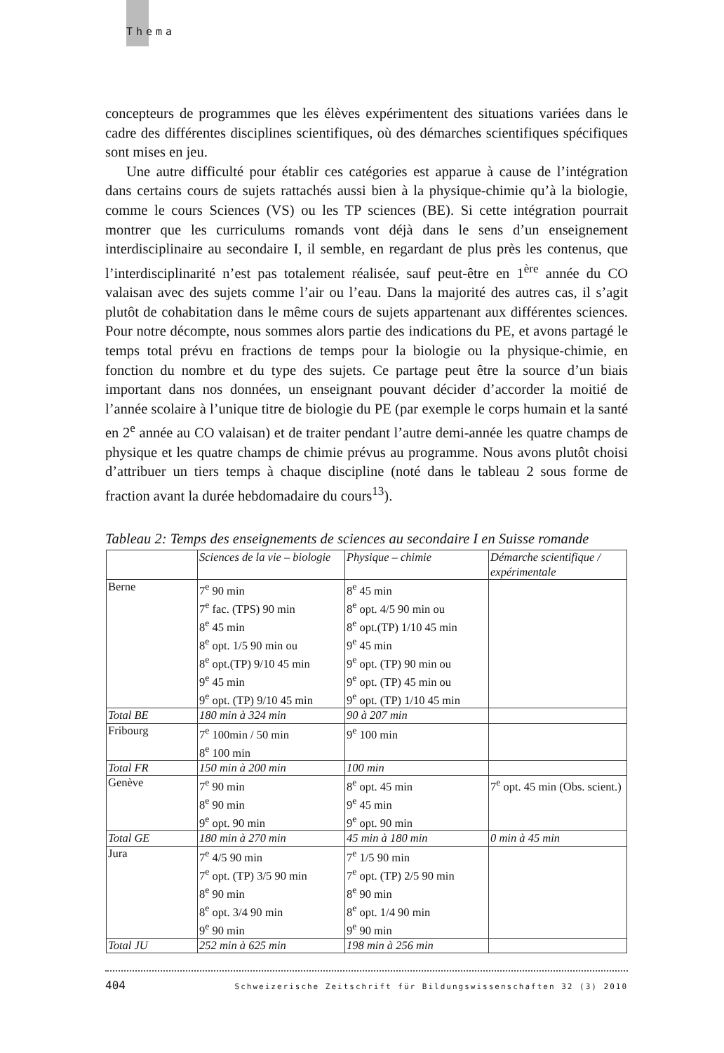Thema
concepteurs de programmes que les élèves expérimentent des situations variées dans le cadre des différentes disciplines scientifiques, où des démarches scientifiques spécifiques sont mises en jeu.
Une autre difficulté pour établir ces catégories est apparue à cause de l’intégration dans certains cours de sujets rattachés aussi bien à la physique-chimie qu’à la biologie, comme le cours Sciences (VS) ou les TP sciences (BE). Si cette intégration pourrait montrer que les curriculums romands vont déjà dans le sens d’un enseignement interdisciplinaire au secondaire I, il semble, en regardant de plus près les contenus, que l’interdisciplinarité n’est pas totalement réalisée, sauf peut-être en 1<sup>ère</sup> année du CO valaisan avec des sujets comme l’air ou l’eau. Dans la majorité des autres cas, il s’agit plutôt de cohabitation dans le même cours de sujets appartenant aux différentes sciences. Pour notre décompte, nous sommes alors partie des indications du PE, et avons partagé le temps total prévu en fractions de temps pour la biologie ou la physique-chimie, en fonction du nombre et du type des sujets. Ce partage peut être la source d’un biais important dans nos données, un enseignant pouvant décider d’accorder la moitié de l’année scolaire à l’unique titre de biologie du PE (par exemple le corps humain et la santé en 2<sup>e</sup> année au CO valaisan) et de traiter pendant l’autre demi-année les quatre champs de physique et les quatre champs de chimie prévus au programme. Nous avons plutôt choisi d’attribuer un tiers temps à chaque discipline (noté dans le tableau 2 sous forme de fraction avant la durée hebdomadaire du cours<sup>13</sup>).
Tableau 2: Temps des enseignements de sciences au secondaire I en Suisse romande
| | Sciences de la vie – biologie | Physique – chimie | Démarche scientifique / expérimentale |
| --- | --- | --- | --- |
| Berne | 7<sup>e</sup> 90 min 7<sup>e</sup> fac. (TPS) 90 min 8<sup>e</sup> 45 min 8<sup>e</sup> opt. 1/5 90 min ou 8<sup>e</sup> opt.(TP) 9/10 45 min 9<sup>e</sup> 45 min 9<sup>e</sup> opt. (TP) 9/10 45 min | 8<sup>e</sup> 45 min 8<sup>e</sup> opt. 4/5 90 min ou 8<sup>e</sup> opt.(TP) 1/10 45 min 9<sup>e</sup> 45 min 9<sup>e</sup> opt. (TP) 90 min ou 9<sup>e</sup> opt. (TP) 45 min ou 9<sup>e</sup> opt. (TP) 1/10 45 min | |
| Total BE | 180 min à 324 min | 90 à 207 min | |
| Fribourg | 7<sup>e</sup> 100min / 50 min 8<sup>e</sup> 100 min | 9<sup>e</sup> 100 min | |
| Total FR | 150 min à 200 min | 100 min | |
| Genève | 7<sup>e</sup> 90 min 8<sup>e</sup> 90 min 9<sup>e</sup> opt. 90 min | 8<sup>e</sup> opt. 45 min 9<sup>e</sup> 45 min 9<sup>e</sup> opt. 90 min | 7<sup>e</sup> opt. 45 min (Obs. scient.) |
| Total GE | 180 min à 270 min | 45 min à 180 min | 0 min à 45 min |
| Jura | 7<sup>e</sup> 4/5 90 min 7<sup>e</sup> opt. (TP) 3/5 90 min 8<sup>e</sup> 90 min 8<sup>e</sup> opt. 3/4 90 min 9<sup>e</sup> 90 min | 7<sup>e</sup> 1/5 90 min 7<sup>e</sup> opt. (TP) 2/5 90 min 8<sup>e</sup> 90 min 8<sup>e</sup> opt. 1/4 90 min 9<sup>e</sup> 90 min | |
| Total JU | 252 min à 625 min | 198 min à 256 min | |
404 Schweizerische Zeitschrift für Bildungswissenschaften 32 (3) 2010